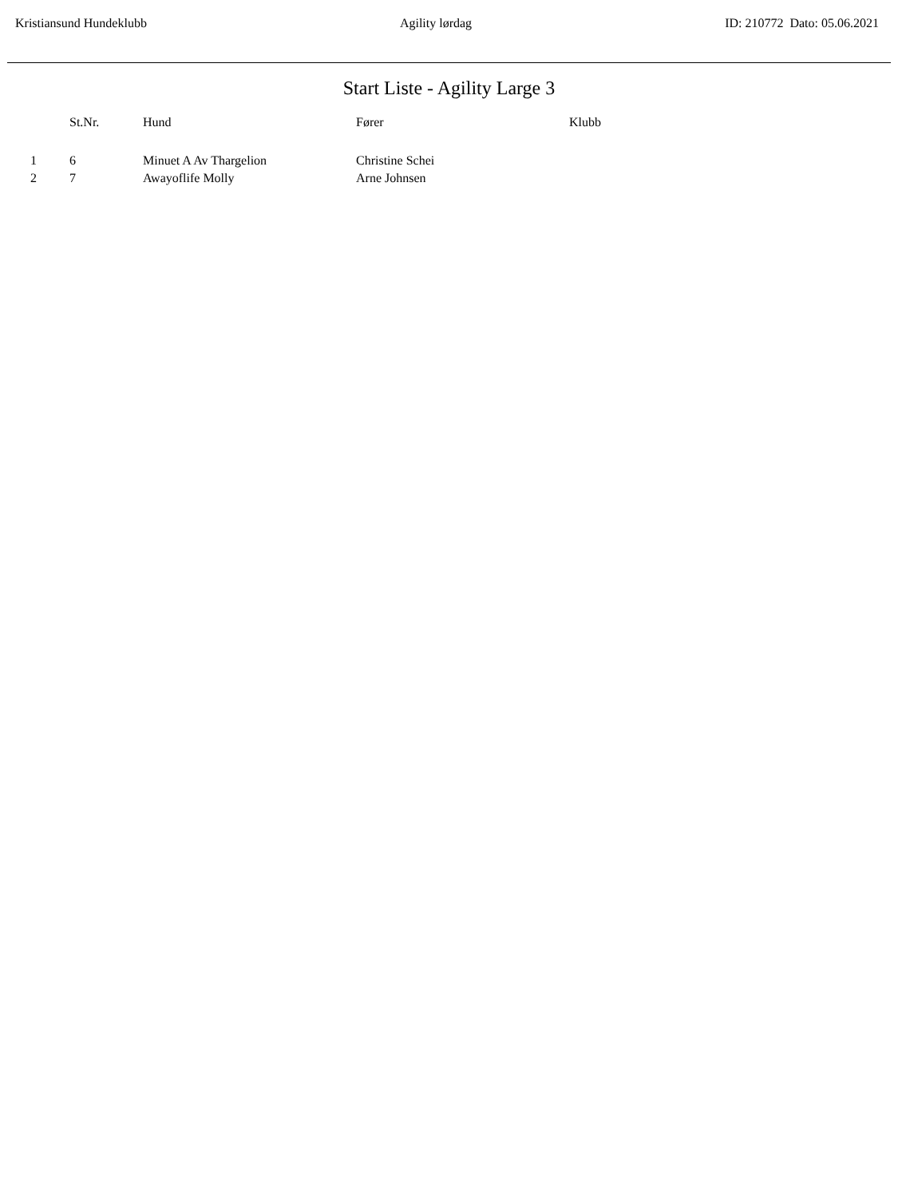Kristiansund Hundeklubb Agility lørdag ID: 210772 Dato: 05.06.2021
Start Liste - Agility Large 3
| | St.Nr. | Hund | Fører | Klubb |
| --- | --- | --- | --- | --- |
| 1 | 6 | Minuet A Av Thargelion | Christine Schei | |
| 2 | 7 | Awayoflife Molly | Arne Johnsen | |